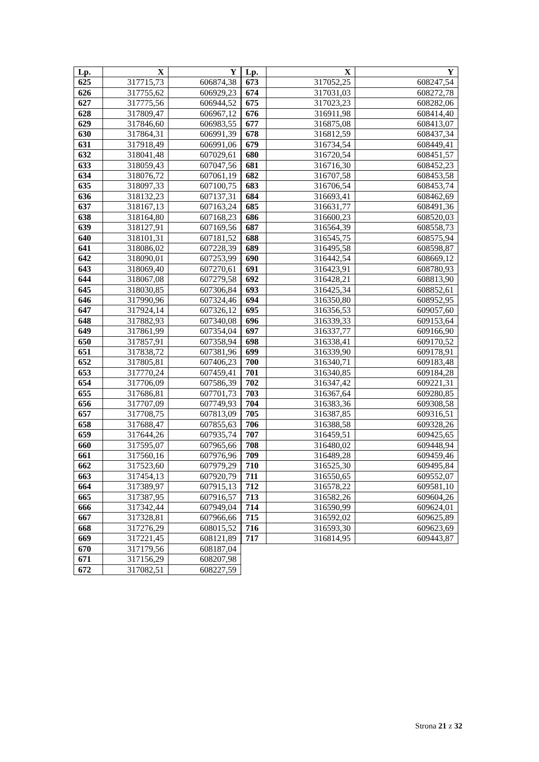| Lp. | X | Y |
| --- | --- | --- |
| 625 | 317715,73 | 606874,38 |
| 626 | 317755,62 | 606929,23 |
| 627 | 317775,56 | 606944,52 |
| 628 | 317809,47 | 606967,12 |
| 629 | 317846,60 | 606983,55 |
| 630 | 317864,31 | 606991,39 |
| 631 | 317918,49 | 606991,06 |
| 632 | 318041,48 | 607029,61 |
| 633 | 318059,43 | 607047,56 |
| 634 | 318076,72 | 607061,19 |
| 635 | 318097,33 | 607100,75 |
| 636 | 318132,23 | 607137,31 |
| 637 | 318167,13 | 607163,24 |
| 638 | 318164,80 | 607168,23 |
| 639 | 318127,91 | 607169,56 |
| 640 | 318101,31 | 607181,52 |
| 641 | 318086,02 | 607228,39 |
| 642 | 318090,01 | 607253,99 |
| 643 | 318069,40 | 607270,61 |
| 644 | 318067,08 | 607279,58 |
| 645 | 318030,85 | 607306,84 |
| 646 | 317990,96 | 607324,46 |
| 647 | 317924,14 | 607326,12 |
| 648 | 317882,93 | 607340,08 |
| 649 | 317861,99 | 607354,04 |
| 650 | 317857,91 | 607358,94 |
| 651 | 317838,72 | 607381,96 |
| 652 | 317805,81 | 607406,23 |
| 653 | 317770,24 | 607459,41 |
| 654 | 317706,09 | 607586,39 |
| 655 | 317686,81 | 607701,73 |
| 656 | 317707,09 | 607749,93 |
| 657 | 317708,75 | 607813,09 |
| 658 | 317688,47 | 607855,63 |
| 659 | 317644,26 | 607935,74 |
| 660 | 317595,07 | 607965,66 |
| 661 | 317560,16 | 607976,96 |
| 662 | 317523,60 | 607979,29 |
| 663 | 317454,13 | 607920,79 |
| 664 | 317389,97 | 607915,13 |
| 665 | 317387,95 | 607916,57 |
| 666 | 317342,44 | 607949,04 |
| 667 | 317328,81 | 607966,66 |
| 668 | 317276,29 | 608015,52 |
| 669 | 317221,45 | 608121,89 |
| 670 | 317179,56 | 608187,04 |
| 671 | 317156,29 | 608207,98 |
| 672 | 317082,51 | 608227,59 |
| Lp. | X | Y |
| --- | --- | --- |
| 673 | 317052,25 | 608247,54 |
| 674 | 317031,03 | 608272,78 |
| 675 | 317023,23 | 608282,06 |
| 676 | 316911,98 | 608414,40 |
| 677 | 316875,08 | 608413,07 |
| 678 | 316812,59 | 608437,34 |
| 679 | 316734,54 | 608449,41 |
| 680 | 316720,54 | 608451,57 |
| 681 | 316716,30 | 608452,23 |
| 682 | 316707,58 | 608453,58 |
| 683 | 316706,54 | 608453,74 |
| 684 | 316693,41 | 608462,69 |
| 685 | 316631,77 | 608491,36 |
| 686 | 316600,23 | 608520,03 |
| 687 | 316564,39 | 608558,73 |
| 688 | 316545,75 | 608575,94 |
| 689 | 316495,58 | 608598,87 |
| 690 | 316442,54 | 608669,12 |
| 691 | 316423,91 | 608780,93 |
| 692 | 316428,21 | 608813,90 |
| 693 | 316425,34 | 608852,61 |
| 694 | 316350,80 | 608952,95 |
| 695 | 316356,53 | 609057,60 |
| 696 | 316339,33 | 609153,64 |
| 697 | 316337,77 | 609166,90 |
| 698 | 316338,41 | 609170,52 |
| 699 | 316339,90 | 609178,91 |
| 700 | 316340,71 | 609183,48 |
| 701 | 316340,85 | 609184,28 |
| 702 | 316347,42 | 609221,31 |
| 703 | 316367,64 | 609280,85 |
| 704 | 316383,36 | 609308,58 |
| 705 | 316387,85 | 609316,51 |
| 706 | 316388,58 | 609328,26 |
| 707 | 316459,51 | 609425,65 |
| 708 | 316480,02 | 609448,94 |
| 709 | 316489,28 | 609459,46 |
| 710 | 316525,30 | 609495,84 |
| 711 | 316550,65 | 609552,07 |
| 712 | 316578,22 | 609581,10 |
| 713 | 316582,26 | 609604,26 |
| 714 | 316590,99 | 609624,01 |
| 715 | 316592,02 | 609625,89 |
| 716 | 316593,30 | 609623,69 |
| 717 | 316814,95 | 609443,87 |
Strona 21 z 32